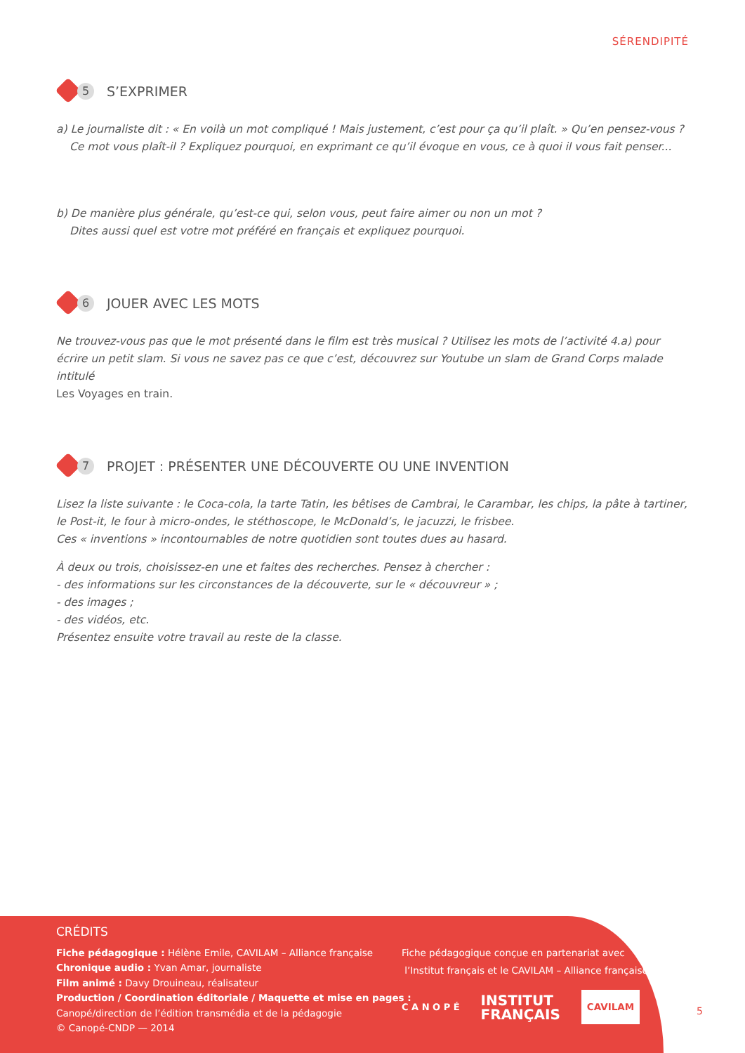SÉRENDIPITÉ
5 S’EXPRIMER
a) Le journaliste dit : « En voilà un mot compliqué ! Mais justement, c’est pour ça qu’il plaît. » Qu’en pensez-vous ?
Ce mot vous plaît-il ? Expliquez pourquoi, en exprimant ce qu’il évoque en vous, ce à quoi il vous fait penser...
b) De manière plus générale, qu’est-ce qui, selon vous, peut faire aimer ou non un mot ?
Dites aussi quel est votre mot préféré en français et expliquez pourquoi.
6 JOUER AVEC LES MOTS
Ne trouvez-vous pas que le mot présenté dans le film est très musical ? Utilisez les mots de l’activité 4.a) pour écrire un petit slam. Si vous ne savez pas ce que c’est, découvrez sur Youtube un slam de Grand Corps malade intitulé
Les Voyages en train.
7 PROJET : PRÉSENTER UNE DÉCOUVERTE OU UNE INVENTION
Lisez la liste suivante : le Coca-cola, la tarte Tatin, les bêtises de Cambrai, le Carambar, les chips, la pâte à tartiner, le Post-it, le four à micro-ondes, le stéthoscope, le McDonald’s, le jacuzzi, le frisbee.
Ces « inventions » incontournables de notre quotidien sont toutes dues au hasard.
À deux ou trois, choisissez-en une et faites des recherches. Pensez à chercher :
- des informations sur les circonstances de la découverte, sur le « découvreur » ;
- des images ;
- des vidéos, etc.
Présentez ensuite votre travail au reste de la classe.
CRÉDITS
Fiche pédagogique : Hélène Emile, CAVILAM – Alliance française
Chronique audio : Yvan Amar, journaliste
Film animé : Davy Drouineau, réalisateur
Production / Coordination éditoriale / Maquette et mise en pages :
Canopé/direction de l’édition transmédia et de la pédagogie
© Canopé-CNDP — 2014
Fiche pédagogique conçue en partenariat avec
l’Institut français et le CAVILAM – Alliance française.
C A N O P É INSTITUT
FRANÇAIS CAVILAM
5